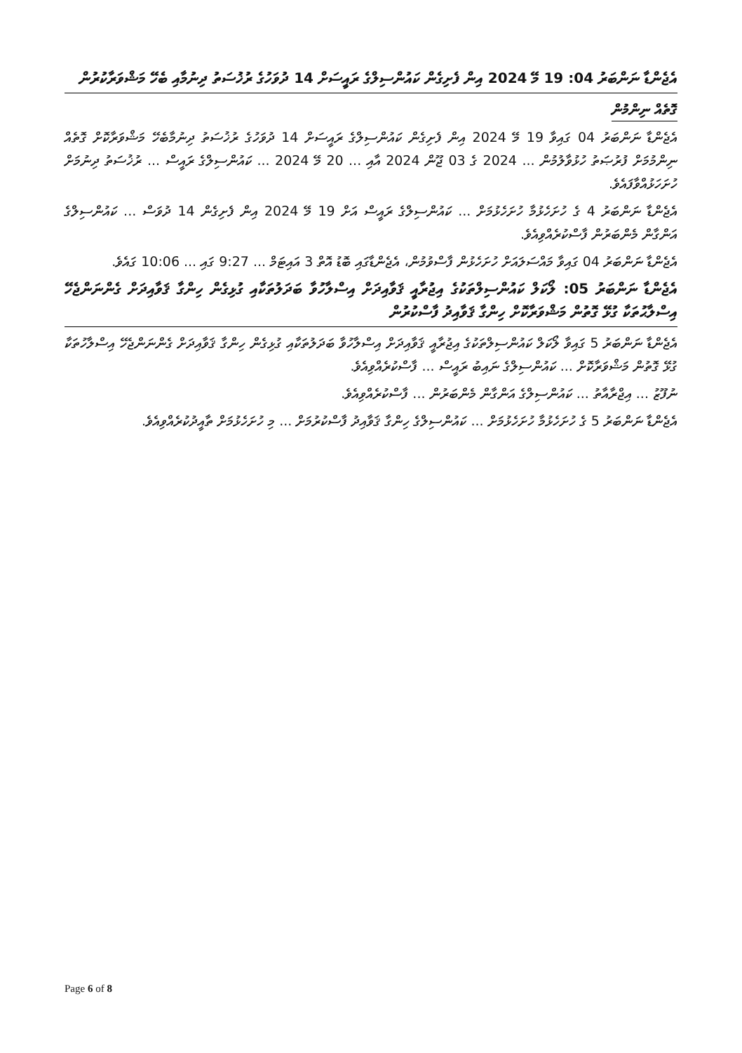އެޖެންޑާ ނަންބަރު 04: 19 މޭ 2024 އިން ފެށިގެން ކައުންސިލްގެ ރައީސަށް 14 ދުވަހުގެ ރުޚުސަތު ދިނުމާއި ބެހޭ މަޝްވަރާކުރުން
ގޮތެއް ނިންމުން
އެޖެންޑާ ނަންބަރު 04 ގައިވާ 19 މޭ 2024 އިން ފެށިގެން ކައުންސިލްގެ ރައީސަށް 14 ދުވަހުގެ ރުޚުސަތު ދިނުމާބެހޭ މަޝްވަރާކޮށް ގޮތެއް ނިންމުމަށް ފުރުޞަތު ހުޅުވާލުމުން ... 2024 ގެ 03 ޖޫން 2024 އާއި ... 20 މޭ 2024 ... ކައުންސިލްގެ ރައީސް ... ރުޚުސަތު ދިނުމަށް ހުށަހަޅުއްވާފައެވެ.
އެޖެންޑާ ނަންބަރު 4 ގެ ހުށަހެޅުމާ ހުށަހެޅުމަށް ... ކައުންސިލްގެ ރައީސް އަށް 19 މޭ 2024 އިން ފެށިގެން 14 ދުވަސް ... ކައުންސިލްގެ އަންގާން މެންބަރުން ފާސްކުރެއްވިއެވެ.
އެޖެންޑާ ނަންބަރު 04 ގައިވާ މައްސަލައަށް ހުށަހެޅުން ފާސްވުމުން، އެޖެންޑާގައި ބޮޑު އޮތް 3 އައިޓަމް ... 9:27 ގައި ... 10:06 ގައެވެ.
އެޖެންޑާ ނަންބަރު 05: ލޯކަލް ކައުންސިލްތަކުގެ އިޖުރާއީ ޤަވާއިދަށް އިސްލާހުވާ ބަދަލުތަކާއި ގުޅިގެން ހިންގާ ޤަވާއިދަށް ގެންނަންޖެހޭ އިސްލާޙުތަކާ ގުޅޭ ގޮތުން މަޝްވަރާކޮށް ހިންގާ ޤަވާއިދު ފާސްކުރުން
އެޖެންޑާ ނަންބަރު 5 ގައިވާ ލޯކަލް ކައުންސިލްތަކުގެ އިޖުރާއީ ޤަވާއިދަށް އިސްލާހުވާ ބަދަލުތަކާއި ގުޅިގެން ހިންގާ ޤަވާއިދަށް ގެންނަންޖެހޭ އިސްލާހުތަކާ ގުޅޭ ގޮތުން މަޝްވަރާކޮށް ... ކައުންސިލްގެ ނައިބު ރައީސް ... ފާސްކުރެއްވިއެވެ.
ނުފޫޒު ... އިޖްރާއާތު ... ކައުންސިލްގެ އަންގާން މެންބަރުން ... ފާސްކުރެއްވިއެވެ.
އެޖެންޑާ ނަންބަރު 5 ގެ ހުށަހެޅުމާ ހުށަހެޅުމަށް ... ކައުންސިލްގެ ހިންގާ ޤަވާއިދު ފާސްކުރުމަށް ... މި ހުށަހެޅުމަށް ތާއީދުކުރެއްވިއެވެ.
Page 6 of 8